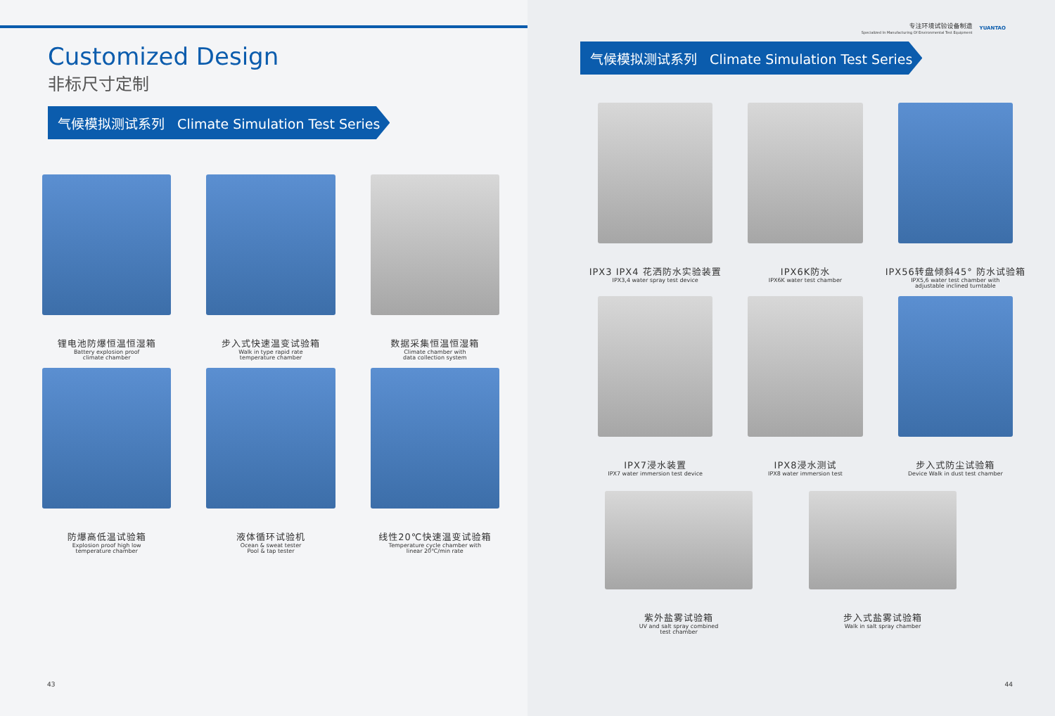Customized Design
非标尺寸定制
气候模拟测试系列 Climate Simulation Test Series
锂电池防爆恒温恒湿箱
Battery explosion proof
climate chamber
步入式快速温变试验箱
Walk in type rapid rate
temperature chamber
数据采集恒温恒湿箱
Climate chamber with
data collection system
防爆高低温试验箱
Explosion proof high low
temperature chamber
液体循环试验机
Ocean & sweat tester
Pool & tap tester
线性20℃快速温变试验箱
Temperature cycle chamber with
linear 20℃/min rate
43
专注环境试验设备制造
Specialized In Manufacturing Of Environmental Test Equipment
YUANTAO
气候模拟测试系列 Climate Simulation Test Series
IPX3 IPX4 花洒防水实验装置
IPX3,4 water spray test device
IPX6K防水
IPX6K water test chamber
IPX56转盘倾斜45° 防水试验箱
IPX5,6 water test chamber with
adjustable inclined turntable
IPX7浸水装置
IPX7 water immersion test device
IPX8浸水测试
IPX8 water immersion test
步入式防尘试验箱
Device Walk in dust test chamber
紫外盐雾试验箱
UV and salt spray combined
test chamber
步入式盐雾试验箱
Walk in salt spray chamber
44